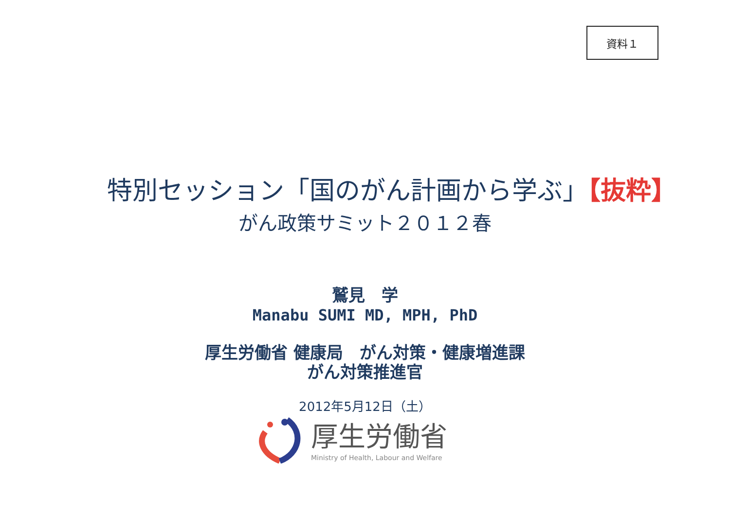資料１
特別セッション「国のがん計画から学ぶ」【抜粋】
がん政策サミット２０１２春
鷲見　学
Manabu SUMI MD, MPH, PhD
厚生労働省 健康局　がん対策・健康増進課
がん対策推進官
2012年5月12日（土）
厚生労働省
Ministry of Health, Labour and Welfare